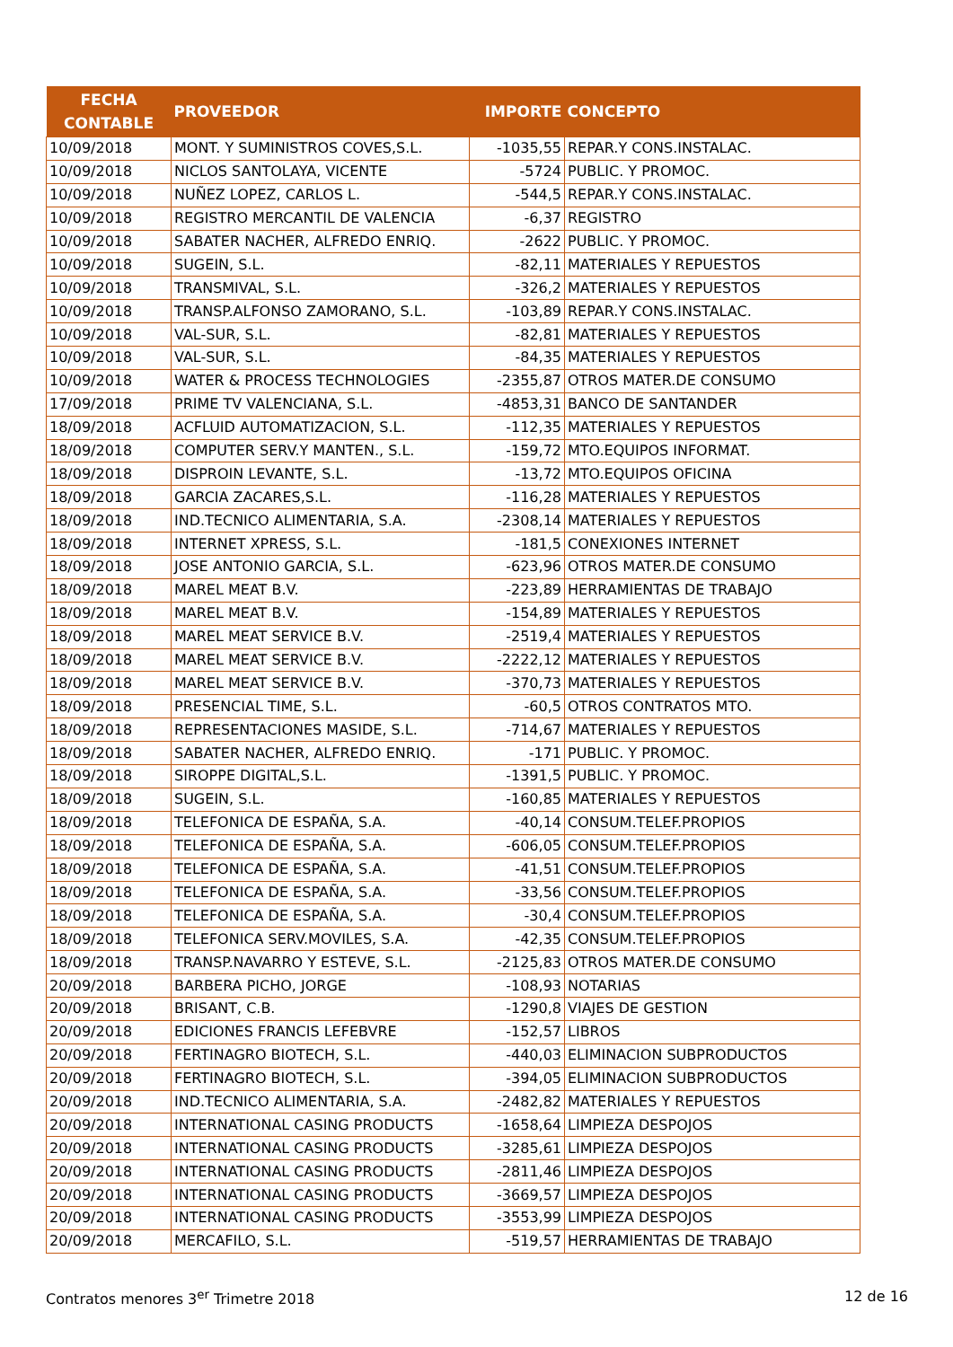| FECHA CONTABLE | PROVEEDOR | IMPORTE | CONCEPTO |
| --- | --- | --- | --- |
| 10/09/2018 | MONT. Y SUMINISTROS COVES,S.L. | -1035,55 | REPAR.Y CONS.INSTALAC. |
| 10/09/2018 | NICLOS SANTOLAYA, VICENTE | -5724 | PUBLIC. Y PROMOC. |
| 10/09/2018 | NUÑEZ LOPEZ, CARLOS L. | -544,5 | REPAR.Y CONS.INSTALAC. |
| 10/09/2018 | REGISTRO MERCANTIL DE VALENCIA | -6,37 | REGISTRO |
| 10/09/2018 | SABATER NACHER, ALFREDO ENRIQ. | -2622 | PUBLIC. Y PROMOC. |
| 10/09/2018 | SUGEIN, S.L. | -82,11 | MATERIALES Y REPUESTOS |
| 10/09/2018 | TRANSMIVAL, S.L. | -326,2 | MATERIALES Y REPUESTOS |
| 10/09/2018 | TRANSP.ALFONSO ZAMORANO, S.L. | -103,89 | REPAR.Y CONS.INSTALAC. |
| 10/09/2018 | VAL-SUR, S.L. | -82,81 | MATERIALES Y REPUESTOS |
| 10/09/2018 | VAL-SUR, S.L. | -84,35 | MATERIALES Y REPUESTOS |
| 10/09/2018 | WATER & PROCESS TECHNOLOGIES | -2355,87 | OTROS MATER.DE CONSUMO |
| 17/09/2018 | PRIME TV VALENCIANA, S.L. | -4853,31 | BANCO DE SANTANDER |
| 18/09/2018 | ACFLUID AUTOMATIZACION, S.L. | -112,35 | MATERIALES Y REPUESTOS |
| 18/09/2018 | COMPUTER SERV.Y MANTEN., S.L. | -159,72 | MTO.EQUIPOS INFORMAT. |
| 18/09/2018 | DISPROIN LEVANTE, S.L. | -13,72 | MTO.EQUIPOS OFICINA |
| 18/09/2018 | GARCIA ZACARES,S.L. | -116,28 | MATERIALES Y REPUESTOS |
| 18/09/2018 | IND.TECNICO ALIMENTARIA, S.A. | -2308,14 | MATERIALES Y REPUESTOS |
| 18/09/2018 | INTERNET XPRESS, S.L. | -181,5 | CONEXIONES INTERNET |
| 18/09/2018 | JOSE ANTONIO GARCIA, S.L. | -623,96 | OTROS MATER.DE CONSUMO |
| 18/09/2018 | MAREL MEAT B.V. | -223,89 | HERRAMIENTAS DE TRABAJO |
| 18/09/2018 | MAREL MEAT B.V. | -154,89 | MATERIALES Y REPUESTOS |
| 18/09/2018 | MAREL MEAT SERVICE B.V. | -2519,4 | MATERIALES Y REPUESTOS |
| 18/09/2018 | MAREL MEAT SERVICE B.V. | -2222,12 | MATERIALES Y REPUESTOS |
| 18/09/2018 | MAREL MEAT SERVICE B.V. | -370,73 | MATERIALES Y REPUESTOS |
| 18/09/2018 | PRESENCIAL TIME, S.L. | -60,5 | OTROS CONTRATOS MTO. |
| 18/09/2018 | REPRESENTACIONES MASIDE, S.L. | -714,67 | MATERIALES Y REPUESTOS |
| 18/09/2018 | SABATER NACHER, ALFREDO ENRIQ. | -171 | PUBLIC. Y PROMOC. |
| 18/09/2018 | SIROPPE DIGITAL,S.L. | -1391,5 | PUBLIC. Y PROMOC. |
| 18/09/2018 | SUGEIN, S.L. | -160,85 | MATERIALES Y REPUESTOS |
| 18/09/2018 | TELEFONICA DE ESPAÑA, S.A. | -40,14 | CONSUM.TELEF.PROPIOS |
| 18/09/2018 | TELEFONICA DE ESPAÑA, S.A. | -606,05 | CONSUM.TELEF.PROPIOS |
| 18/09/2018 | TELEFONICA DE ESPAÑA, S.A. | -41,51 | CONSUM.TELEF.PROPIOS |
| 18/09/2018 | TELEFONICA DE ESPAÑA, S.A. | -33,56 | CONSUM.TELEF.PROPIOS |
| 18/09/2018 | TELEFONICA DE ESPAÑA, S.A. | -30,4 | CONSUM.TELEF.PROPIOS |
| 18/09/2018 | TELEFONICA SERV.MOVILES, S.A. | -42,35 | CONSUM.TELEF.PROPIOS |
| 18/09/2018 | TRANSP.NAVARRO Y ESTEVE, S.L. | -2125,83 | OTROS MATER.DE CONSUMO |
| 20/09/2018 | BARBERA PICHO, JORGE | -108,93 | NOTARIAS |
| 20/09/2018 | BRISANT, C.B. | -1290,8 | VIAJES DE GESTION |
| 20/09/2018 | EDICIONES FRANCIS LEFEBVRE | -152,57 | LIBROS |
| 20/09/2018 | FERTINAGRO BIOTECH, S.L. | -440,03 | ELIMINACION SUBPRODUCTOS |
| 20/09/2018 | FERTINAGRO BIOTECH, S.L. | -394,05 | ELIMINACION SUBPRODUCTOS |
| 20/09/2018 | IND.TECNICO ALIMENTARIA, S.A. | -2482,82 | MATERIALES Y REPUESTOS |
| 20/09/2018 | INTERNATIONAL CASING PRODUCTS | -1658,64 | LIMPIEZA DESPOJOS |
| 20/09/2018 | INTERNATIONAL CASING PRODUCTS | -3285,61 | LIMPIEZA DESPOJOS |
| 20/09/2018 | INTERNATIONAL CASING PRODUCTS | -2811,46 | LIMPIEZA DESPOJOS |
| 20/09/2018 | INTERNATIONAL CASING PRODUCTS | -3669,57 | LIMPIEZA DESPOJOS |
| 20/09/2018 | INTERNATIONAL CASING PRODUCTS | -3553,99 | LIMPIEZA DESPOJOS |
| 20/09/2018 | MERCAFILO, S.L. | -519,57 | HERRAMIENTAS DE TRABAJO |
Contratos menores 3<sup>er</sup> Trimetre 2018 12 de 16